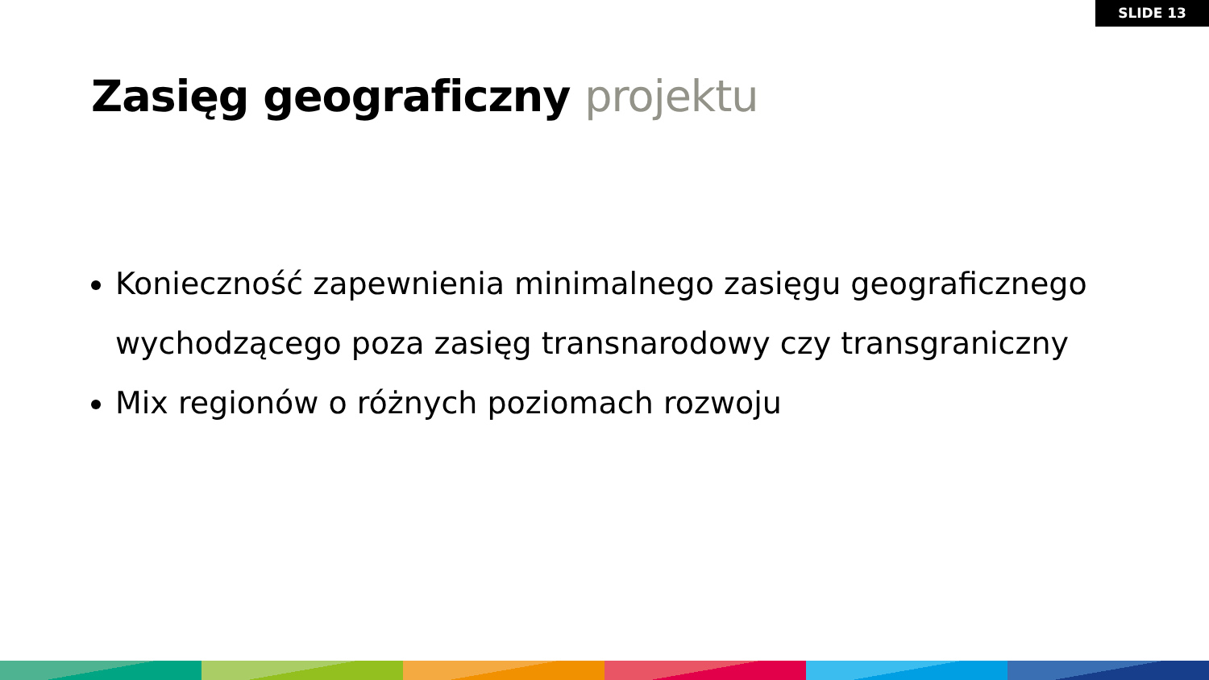SLIDE 13
Zasięg geograficzny projektu
Konieczność zapewnienia minimalnego zasięgu geograficznego wychodzącego poza zasięg transnarodowy czy transgraniczny
Mix regionów o różnych poziomach rozwoju